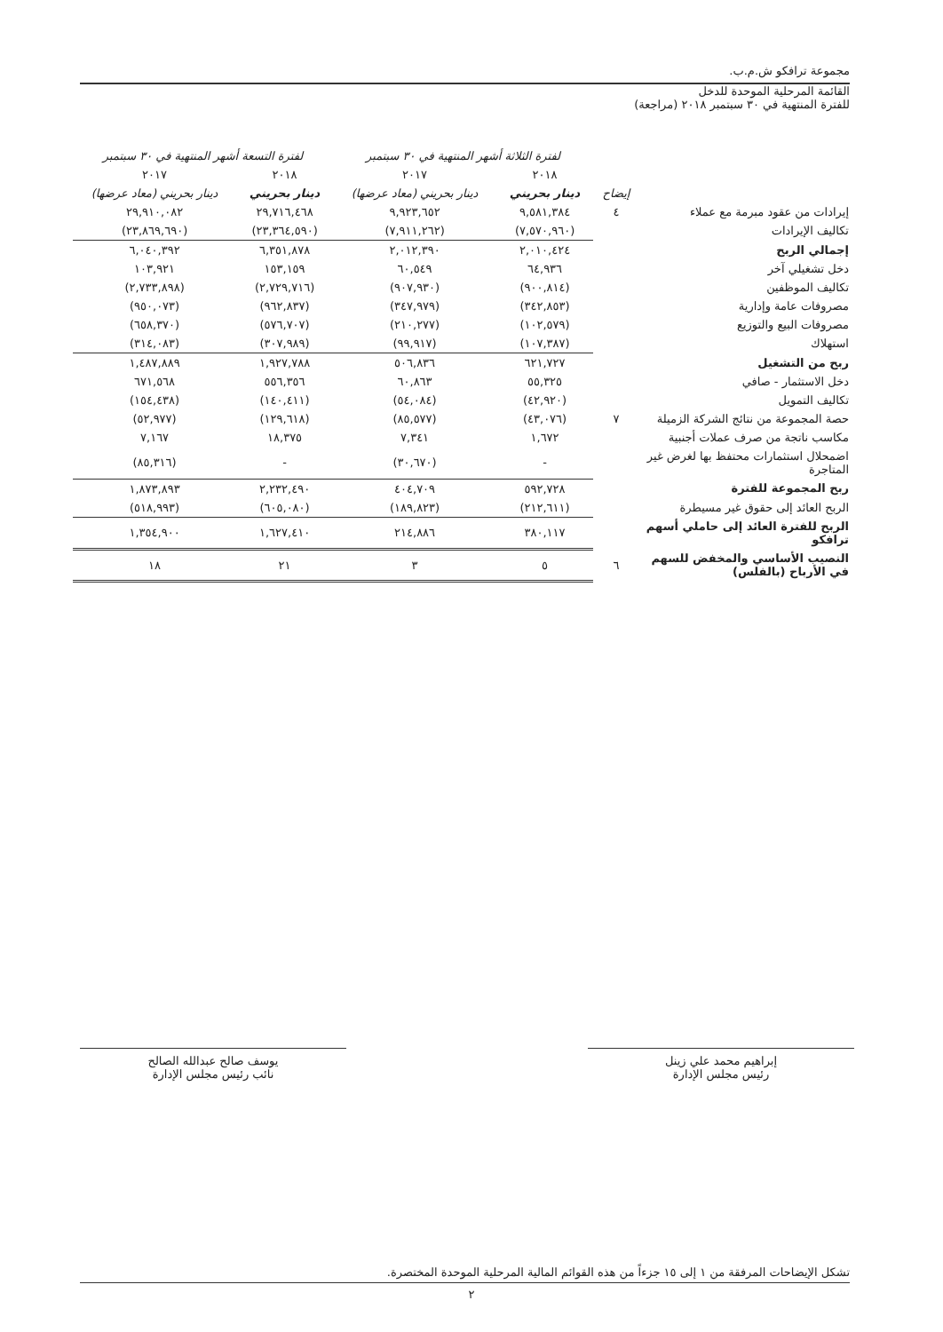مجموعة ترافكو ش.م.ب.
القائمة المرحلية الموحدة للدخل
للفترة المنتهية في ٣٠ سبتمبر ٢٠١٨ (مراجعة)
| | | لفترة الثلاثة أشهر المنتهية في ٣٠ سبتمبر | | لفترة التسعة أشهر المنتهية في ٣٠ سبتمبر | |
| | | ٢٠١٨ | ٢٠١٧ | ٢٠١٨ | ٢٠١٧ |
| | إيضاح | دينار بحريني | دينار بحريني (معاد عرضها) | دينار بحريني | دينار بحريني (معاد عرضها) |
| إيرادات من عقود مبرمة مع عملاء | ٤ | ٩,٥٨١,٣٨٤ | ٩,٩٢٣,٦٥٢ | ٢٩,٧١٦,٤٦٨ | ٢٩,٩١٠,٠٨٢ |
| تكاليف الإيرادات | | (٧,٥٧٠,٩٦٠) | (٧,٩١١,٢٦٢) | (٢٣,٣٦٤,٥٩٠) | (٢٣,٨٦٩,٦٩٠) |
| إجمالي الربح | | ٢,٠١٠,٤٢٤ | ٢,٠١٢,٣٩٠ | ٦,٣٥١,٨٧٨ | ٦,٠٤٠,٣٩٢ |
| دخل تشغيلي آخر | | ٦٤,٩٣٦ | ٦٠,٥٤٩ | ١٥٣,١٥٩ | ١٠٣,٩٢١ |
| تكاليف الموظفين | | (٩٠٠,٨١٤) | (٩٠٧,٩٣٠) | (٢,٧٢٩,٧١٦) | (٢,٧٣٣,٨٩٨) |
| مصروفات عامة وإدارية | | (٣٤٢,٨٥٣) | (٣٤٧,٩٧٩) | (٩٦٢,٨٣٧) | (٩٥٠,٠٧٣) |
| مصروفات البيع والتوزيع | | (١٠٢,٥٧٩) | (٢١٠,٢٧٧) | (٥٧٦,٧٠٧) | (٦٥٨,٣٧٠) |
| استهلاك | | (١٠٧,٣٨٧) | (٩٩,٩١٧) | (٣٠٧,٩٨٩) | (٣١٤,٠٨٣) |
| ربح من التشغيل | | ٦٢١,٧٢٧ | ٥٠٦,٨٣٦ | ١,٩٢٧,٧٨٨ | ١,٤٨٧,٨٨٩ |
| دخل الاستثمار - صافي | | ٥٥,٣٢٥ | ٦٠,٨٦٣ | ٥٥٦,٣٥٦ | ٦٧١,٥٦٨ |
| تكاليف التمويل | | (٤٢,٩٢٠) | (٥٤,٠٨٤) | (١٤٠,٤١١) | (١٥٤,٤٣٨) |
| حصة المجموعة من نتائج الشركة الزميلة | ٧ | (٤٣,٠٧٦) | (٨٥,٥٧٧) | (١٢٩,٦١٨) | (٥٢,٩٧٧) |
| مكاسب ناتجة من صرف عملات أجنبية | | ١,٦٧٢ | ٧,٣٤١ | ١٨,٣٧٥ | ٧,١٦٧ |
| اضمحلال استثمارات محتفظ بها لغرض غير المتاجرة | | - | (٣٠,٦٧٠) | - | (٨٥,٣١٦) |
| ربح المجموعة للفترة | | ٥٩٢,٧٢٨ | ٤٠٤,٧٠٩ | ٢,٢٣٢,٤٩٠ | ١,٨٧٣,٨٩٣ |
| الربح العائد إلى حقوق غير مسيطرة | | (٢١٢,٦١١) | (١٨٩,٨٢٣) | (٦٠٥,٠٨٠) | (٥١٨,٩٩٣) |
| الربح للفترة العائد إلى حاملي أسهم ترافكو | | ٣٨٠,١١٧ | ٢١٤,٨٨٦ | ١,٦٢٧,٤١٠ | ١,٣٥٤,٩٠٠ |
| النصيب الأساسي والمخفض للسهم في الأرباح (بالفلس) | ٦ | ٥ | ٣ | ٢١ | ١٨ |
إبراهيم محمد علي زينل
رئيس مجلس الإدارة
يوسف صالح عبدالله الصالح
نائب رئيس مجلس الإدارة
تشكل الإيضاحات المرفقة من ١ إلى ١٥ جزءاً من هذه القوائم المالية المرحلية الموحدة المختصرة.
٢